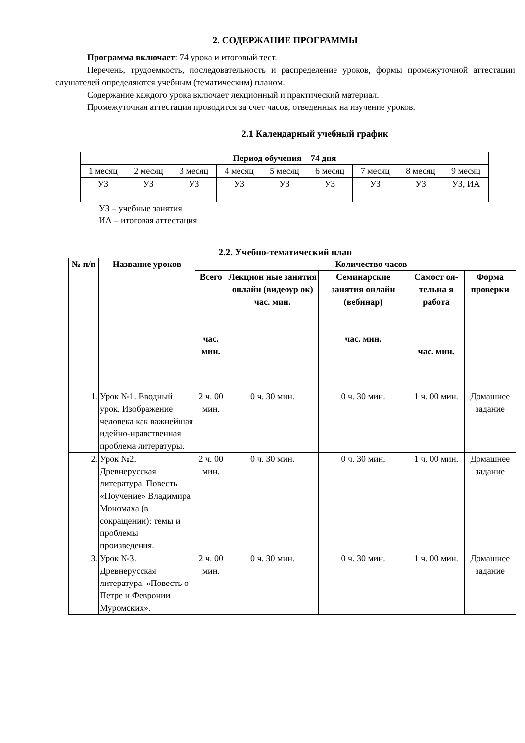2. СОДЕРЖАНИЕ ПРОГРАММЫ
Программа включает: 74 урока и итоговый тест.
Перечень, трудоемкость, последовательность и распределение уроков, формы промежуточной аттестации слушателей определяются учебным (тематическим) планом.
Содержание каждого урока включает лекционный и практический материал.
Промежуточная аттестация проводится за счет часов, отведенных на изучение уроков.
2.1 Календарный учебный график
| Период обучения – 74 дня | | | | | | | | |
| --- | --- | --- | --- | --- | --- | --- | --- | --- |
| 1 месяц | 2 месяц | 3 месяц | 4 месяц | 5 месяц | 6 месяц | 7 месяц | 8 месяц | 9 месяц |
| УЗ | УЗ | УЗ | УЗ | УЗ | УЗ | УЗ | УЗ | УЗ, ИА |
УЗ – учебные занятия
ИА – итоговая аттестация
2.2. Учебно-тематический план
| № п/п | Название уроков | | Количество часов | | | |
| --- | --- | --- | --- | --- | --- | --- |
| | | Всего час. мин. | Лекцион ные занятия онлайн (видеоур ок) час. мин. | Семинарские занятия онлайн (вебинар) час. мин. | Самост оя-тельна я работа час. мин. | Форма проверки |
| 1. | Урок №1. Вводный урок. Изображение человека как важнейшая идейно-нравственная проблема литературы. | 2 ч. 00 мин. | 0 ч. 30 мин. | 0 ч. 30 мин. | 1 ч. 00 мин. | Домашнее задание |
| 2. | Урок №2. Древнерусская литература. Повесть «Поучение» Владимира Мономаха (в сокращении): темы и проблемы произведения. | 2 ч. 00 мин. | 0 ч. 30 мин. | 0 ч. 30 мин. | 1 ч. 00 мин. | Домашнее задание |
| 3. | Урок №3. Древнерусская литература. «Повесть о Петре и Февронии Муромских». | 2 ч. 00 мин. | 0 ч. 30 мин. | 0 ч. 30 мин. | 1 ч. 00 мин. | Домашнее задание |